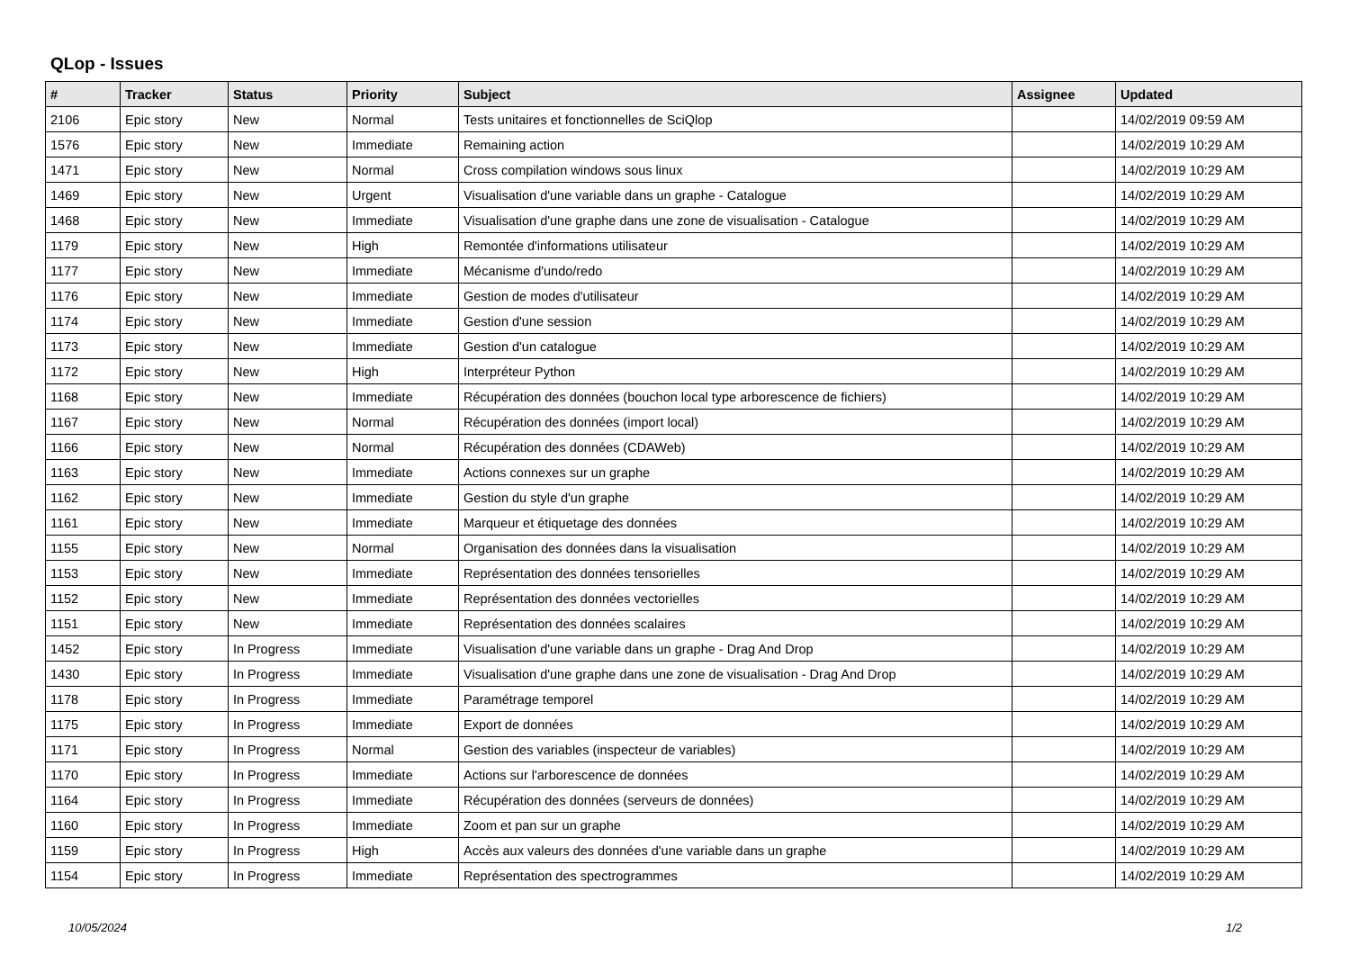QLop - Issues
| # | Tracker | Status | Priority | Subject | Assignee | Updated |
| --- | --- | --- | --- | --- | --- | --- |
| 2106 | Epic story | New | Normal | Tests unitaires et fonctionnelles de SciQlop | | 14/02/2019 09:59 AM |
| 1576 | Epic story | New | Immediate | Remaining action | | 14/02/2019 10:29 AM |
| 1471 | Epic story | New | Normal | Cross compilation windows sous linux | | 14/02/2019 10:29 AM |
| 1469 | Epic story | New | Urgent | Visualisation d'une variable dans un graphe - Catalogue | | 14/02/2019 10:29 AM |
| 1468 | Epic story | New | Immediate | Visualisation d'une graphe dans une zone de visualisation - Catalogue | | 14/02/2019 10:29 AM |
| 1179 | Epic story | New | High | Remontée d'informations utilisateur | | 14/02/2019 10:29 AM |
| 1177 | Epic story | New | Immediate | Mécanisme d'undo/redo | | 14/02/2019 10:29 AM |
| 1176 | Epic story | New | Immediate | Gestion de modes d'utilisateur | | 14/02/2019 10:29 AM |
| 1174 | Epic story | New | Immediate | Gestion d'une session | | 14/02/2019 10:29 AM |
| 1173 | Epic story | New | Immediate | Gestion d'un catalogue | | 14/02/2019 10:29 AM |
| 1172 | Epic story | New | High | Interpréteur Python | | 14/02/2019 10:29 AM |
| 1168 | Epic story | New | Immediate | Récupération des données (bouchon local type arborescence de fichiers) | | 14/02/2019 10:29 AM |
| 1167 | Epic story | New | Normal | Récupération des données (import local) | | 14/02/2019 10:29 AM |
| 1166 | Epic story | New | Normal | Récupération des données (CDAWeb) | | 14/02/2019 10:29 AM |
| 1163 | Epic story | New | Immediate | Actions connexes sur un graphe | | 14/02/2019 10:29 AM |
| 1162 | Epic story | New | Immediate | Gestion du style d'un graphe | | 14/02/2019 10:29 AM |
| 1161 | Epic story | New | Immediate | Marqueur et étiquetage des données | | 14/02/2019 10:29 AM |
| 1155 | Epic story | New | Normal | Organisation des données dans la visualisation | | 14/02/2019 10:29 AM |
| 1153 | Epic story | New | Immediate | Représentation des données tensorielles | | 14/02/2019 10:29 AM |
| 1152 | Epic story | New | Immediate | Représentation des données vectorielles | | 14/02/2019 10:29 AM |
| 1151 | Epic story | New | Immediate | Représentation des données scalaires | | 14/02/2019 10:29 AM |
| 1452 | Epic story | In Progress | Immediate | Visualisation d'une variable dans un graphe - Drag And Drop | | 14/02/2019 10:29 AM |
| 1430 | Epic story | In Progress | Immediate | Visualisation d'une graphe dans une zone de visualisation - Drag And Drop | | 14/02/2019 10:29 AM |
| 1178 | Epic story | In Progress | Immediate | Paramétrage temporel | | 14/02/2019 10:29 AM |
| 1175 | Epic story | In Progress | Immediate | Export de données | | 14/02/2019 10:29 AM |
| 1171 | Epic story | In Progress | Normal | Gestion des variables (inspecteur de variables) | | 14/02/2019 10:29 AM |
| 1170 | Epic story | In Progress | Immediate | Actions sur l'arborescence de données | | 14/02/2019 10:29 AM |
| 1164 | Epic story | In Progress | Immediate | Récupération des données (serveurs de données) | | 14/02/2019 10:29 AM |
| 1160 | Epic story | In Progress | Immediate | Zoom et pan sur un graphe | | 14/02/2019 10:29 AM |
| 1159 | Epic story | In Progress | High | Accès aux valeurs des données d'une variable dans un graphe | | 14/02/2019 10:29 AM |
| 1154 | Epic story | In Progress | Immediate | Représentation des spectrogrammes | | 14/02/2019 10:29 AM |
10/05/2024 1/2